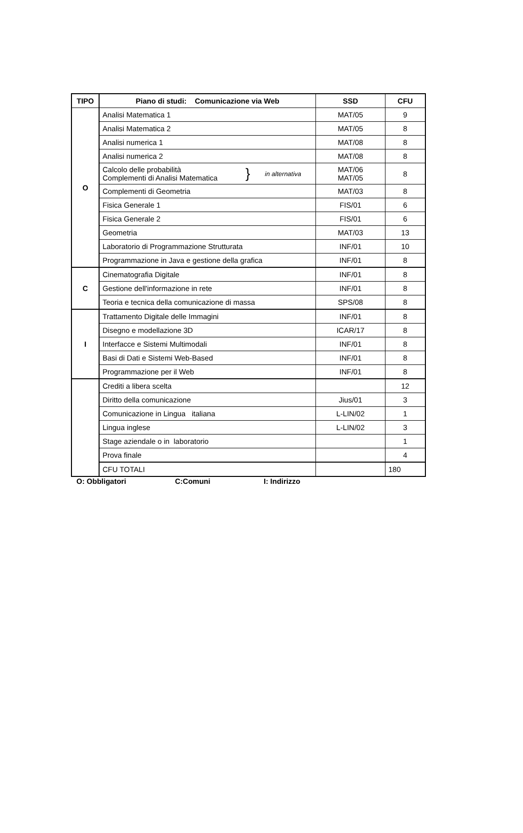| TIPO | Piano di studi: Comunicazione via Web | SSD | CFU |
| --- | --- | --- | --- |
| O | Analisi Matematica 1 | MAT/05 | 9 |
| | Analisi Matematica 2 | MAT/05 | 8 |
| | Analisi numerica 1 | MAT/08 | 8 |
| | Analisi numerica 2 | MAT/08 | 8 |
| | Calcolo delle probabilità Complementi di Analisi Matematica } in alternativa | MAT/06 MAT/05 | 8 |
| | Complementi di Geometria | MAT/03 | 8 |
| | Fisica Generale 1 | FIS/01 | 6 |
| | Fisica Generale 2 | FIS/01 | 6 |
| | Geometria | MAT/03 | 13 |
| | Laboratorio di Programmazione Strutturata | INF/01 | 10 |
| | Programmazione in Java e gestione della grafica | INF/01 | 8 |
| C | Cinematografia Digitale | INF/01 | 8 |
| | Gestione dell'informazione in rete | INF/01 | 8 |
| | Teoria e tecnica della comunicazione di massa | SPS/08 | 8 |
| I | Trattamento Digitale delle Immagini | INF/01 | 8 |
| | Disegno e modellazione 3D | ICAR/17 | 8 |
| | Interfacce e Sistemi Multimodali | INF/01 | 8 |
| | Basi di Dati e Sistemi Web-Based | INF/01 | 8 |
| | Programmazione per il Web | INF/01 | 8 |
| | Crediti a libera scelta | | 12 |
| | Diritto della comunicazione | Jius/01 | 3 |
| | Comunicazione in Lingua italiana | L-LIN/02 | 1 |
| | Lingua inglese | L-LIN/02 | 3 |
| | Stage aziendale o in laboratorio | | 1 |
| | Prova finale | | 4 |
| | CFU TOTALI | | 180 |
O: Obbligatori C:Comuni I: Indirizzo